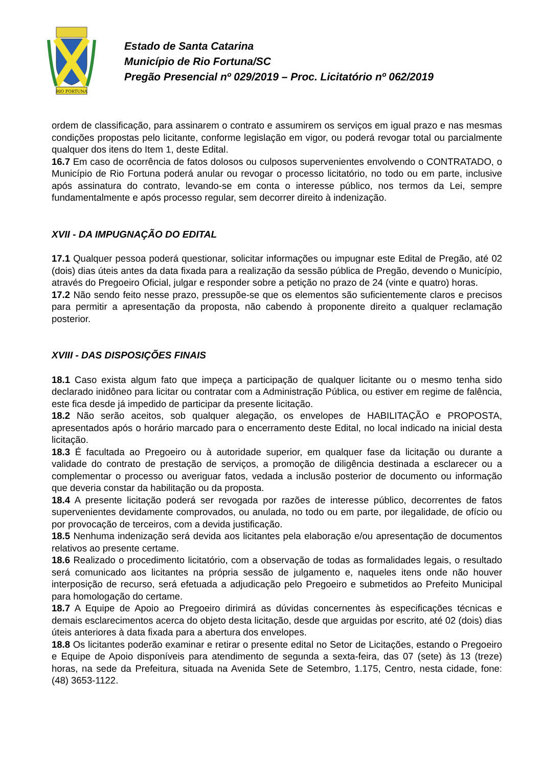RIO FORTUNA
Estado de Santa Catarina
Município de Rio Fortuna/SC
Pregão Presencial nº 029/2019 – Proc. Licitatório nº 062/2019
ordem de classificação, para assinarem o contrato e assumirem os serviços em igual prazo e nas mesmas condições propostas pelo licitante, conforme legislação em vigor, ou poderá revogar total ou parcialmente qualquer dos itens do Item 1, deste Edital.
16.7 Em caso de ocorrência de fatos dolosos ou culposos supervenientes envolvendo o CONTRATADO, o Município de Rio Fortuna poderá anular ou revogar o processo licitatório, no todo ou em parte, inclusive após assinatura do contrato, levando-se em conta o interesse público, nos termos da Lei, sempre fundamentalmente e após processo regular, sem decorrer direito à indenização.
XVII - DA IMPUGNAÇÃO DO EDITAL
17.1 Qualquer pessoa poderá questionar, solicitar informações ou impugnar este Edital de Pregão, até 02 (dois) dias úteis antes da data fixada para a realização da sessão pública de Pregão, devendo o Município, através do Pregoeiro Oficial, julgar e responder sobre a petição no prazo de 24 (vinte e quatro) horas.
17.2 Não sendo feito nesse prazo, pressupõe-se que os elementos são suficientemente claros e precisos para permitir a apresentação da proposta, não cabendo à proponente direito a qualquer reclamação posterior.
XVIII - DAS DISPOSIÇÕES FINAIS
18.1 Caso exista algum fato que impeça a participação de qualquer licitante ou o mesmo tenha sido declarado inidôneo para licitar ou contratar com a Administração Pública, ou estiver em regime de falência, este fica desde já impedido de participar da presente licitação.
18.2 Não serão aceitos, sob qualquer alegação, os envelopes de HABILITAÇÃO e PROPOSTA, apresentados após o horário marcado para o encerramento deste Edital, no local indicado na inicial desta licitação.
18.3 É facultada ao Pregoeiro ou à autoridade superior, em qualquer fase da licitação ou durante a validade do contrato de prestação de serviços, a promoção de diligência destinada a esclarecer ou a complementar o processo ou averiguar fatos, vedada a inclusão posterior de documento ou informação que deveria constar da habilitação ou da proposta.
18.4 A presente licitação poderá ser revogada por razões de interesse público, decorrentes de fatos supervenientes devidamente comprovados, ou anulada, no todo ou em parte, por ilegalidade, de ofício ou por provocação de terceiros, com a devida justificação.
18.5 Nenhuma indenização será devida aos licitantes pela elaboração e/ou apresentação de documentos relativos ao presente certame.
18.6 Realizado o procedimento licitatório, com a observação de todas as formalidades legais, o resultado será comunicado aos licitantes na própria sessão de julgamento e, naqueles itens onde não houver interposição de recurso, será efetuada a adjudicação pelo Pregoeiro e submetidos ao Prefeito Municipal para homologação do certame.
18.7 A Equipe de Apoio ao Pregoeiro dirimirá as dúvidas concernentes às especificações técnicas e demais esclarecimentos acerca do objeto desta licitação, desde que arguidas por escrito, até 02 (dois) dias úteis anteriores à data fixada para a abertura dos envelopes.
18.8 Os licitantes poderão examinar e retirar o presente edital no Setor de Licitações, estando o Pregoeiro e Equipe de Apoio disponíveis para atendimento de segunda a sexta-feira, das 07 (sete) às 13 (treze) horas, na sede da Prefeitura, situada na Avenida Sete de Setembro, 1.175, Centro, nesta cidade, fone: (48) 3653-1122.